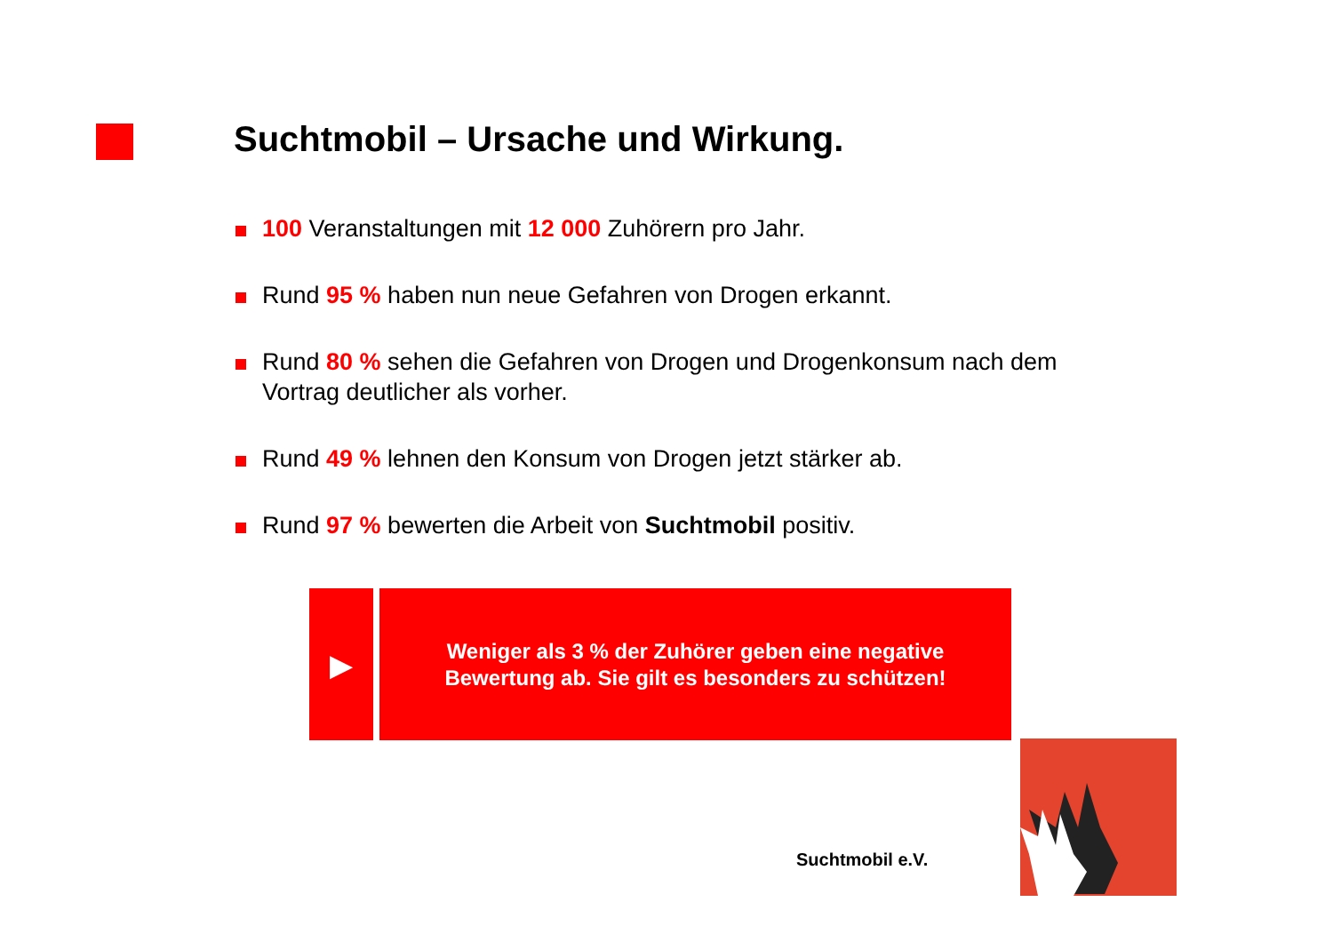Suchtmobil – Ursache und Wirkung.
100 Veranstaltungen mit 12 000 Zuhörern pro Jahr.
Rund 95 % haben nun neue Gefahren von Drogen erkannt.
Rund 80 % sehen die Gefahren von Drogen und Drogenkonsum nach dem Vortrag deutlicher als vorher.
Rund 49 % lehnen den Konsum von Drogen jetzt stärker ab.
Rund 97 % bewerten die Arbeit von Suchtmobil positiv.
▶
Weniger als 3 % der Zuhörer geben eine negative
Bewertung ab. Sie gilt es besonders zu schützen!
Suchtmobil e.V.